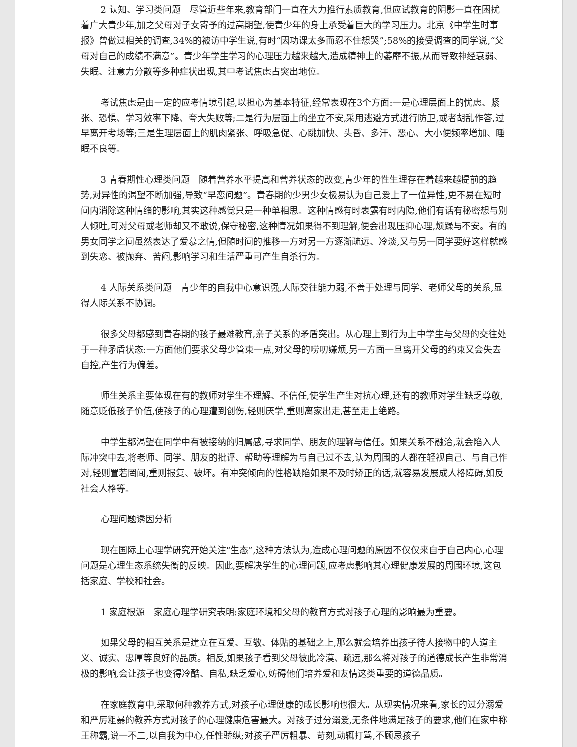2 认知、学习类问题　尽管近些年来,教育部门一直在大力推行素质教育,但应试教育的阴影一直在困扰着广大青少年,加之父母对子女寄予的过高期望,使青少年的身上承受着巨大的学习压力。北京《中学生时事报》曾做过相关的调查,34%的被访中学生说,有时“因功课太多而忍不住想哭”;58%的接受调查的同学说,“父母对自己的成绩不满意”。青少年学生学习的心理压力越来越大,造成精神上的萎靡不振,从而导致神经衰弱、失眠、注意力分散等多种症状出现,其中考试焦虑占突出地位。
考试焦虑是由一定的应考情境引起,以担心为基本特征,经常表现在3个方面:一是心理层面上的忧虑、紧张、恐惧、学习效率下降、夸大失败等;二是行为层面上的坐立不安,采用逃避方式进行防卫,或者胡乱作答,过早离开考场等;三是生理层面上的肌肉紧张、呼吸急促、心跳加快、头昏、多汗、恶心、大小便频率增加、睡眠不良等。
3 青春期性心理类问题　随着营养水平提高和营养状态的改变,青少年的性生理存在着越来越提前的趋势,对异性的渴望不断加强,导致“早恋问题”。青春期的少男少女极易认为自己爱上了一位异性,更不易在短时间内消除这种情绪的影响,其实这种感觉只是一种单相思。这种情感有时表露有时内隐,他们有话有秘密想与别人倾吐,可对父母或老师却又不敢说,保守秘密,这种情况如果得不到理解,便会出现压抑心理,烦躁与不安。有的男女同学之间虽然表达了爱慕之情,但随时间的推移一方对另一方逐渐疏远、冷淡,又与另一同学要好这样就感到失恋、被抛弃、苦闷,影响学习和生活严重可产生自杀行为。
4 人际关系类问题　青少年的自我中心意识强,人际交往能力弱,不善于处理与同学、老师父母的关系,显得人际关系不协调。
很多父母都感到青春期的孩子最难教育,亲子关系的矛盾突出。从心理上到行为上中学生与父母的交往处于一种矛盾状态:一方面他们要求父母少管束一点,对父母的唠叨嫌烦,另一方面一旦离开父母的约束又会失去自控,产生行为偏差。
师生关系主要体现在有的教师对学生不理解、不信任,使学生产生对抗心理,还有的教师对学生缺乏尊敬,随意贬低孩子价值,使孩子的心理遭到创伤,轻则厌学,重则离家出走,甚至走上绝路。
中学生都渴望在同学中有被接纳的归属感,寻求同学、朋友的理解与信任。如果关系不融洽,就会陷入人际冲突中去,将老师、同学、朋友的批评、帮助等理解为与自己过不去,认为周围的人都在轻视自己、与自己作对,轻则置若罔闻,重则报复、破坏。有冲突倾向的性格缺陷如果不及时矫正的话,就容易发展成人格障碍,如反社会人格等。
心理问题诱因分析
现在国际上心理学研究开始关注“生态”,这种方法认为,造成心理问题的原因不仅仅来自于自己内心,心理问题是心理生态系统失衡的反映。因此,要解决学生的心理问题,应考虑影响其心理健康发展的周围环境,这包括家庭、学校和社会。
1 家庭根源　家庭心理学研究表明:家庭环境和父母的教育方式对孩子心理的影响最为重要。
如果父母的相互关系是建立在互爱、互敬、体贴的基础之上,那么就会培养出孩子待人接物中的人道主义、诚实、忠厚等良好的品质。相反,如果孩子看到父母彼此冷漠、疏远,那么将对孩子的道德成长产生非常消极的影响,会让孩子也变得冷酷、自私,缺乏爱心,妨碍他们培养爱和友情这类重要的道德品质。
在家庭教育中,采取何种教养方式,对孩子心理健康的成长影响也很大。从现实情况来看,家长的过分溺爱和严厉粗暴的教养方式对孩子的心理健康危害最大。对孩子过分溺爱,无条件地满足孩子的要求,他们在家中称王称霸,说一不二,以自我为中心,任性骄纵;对孩子严厉粗暴、苛刻,动辄打骂,不顾忌孩子